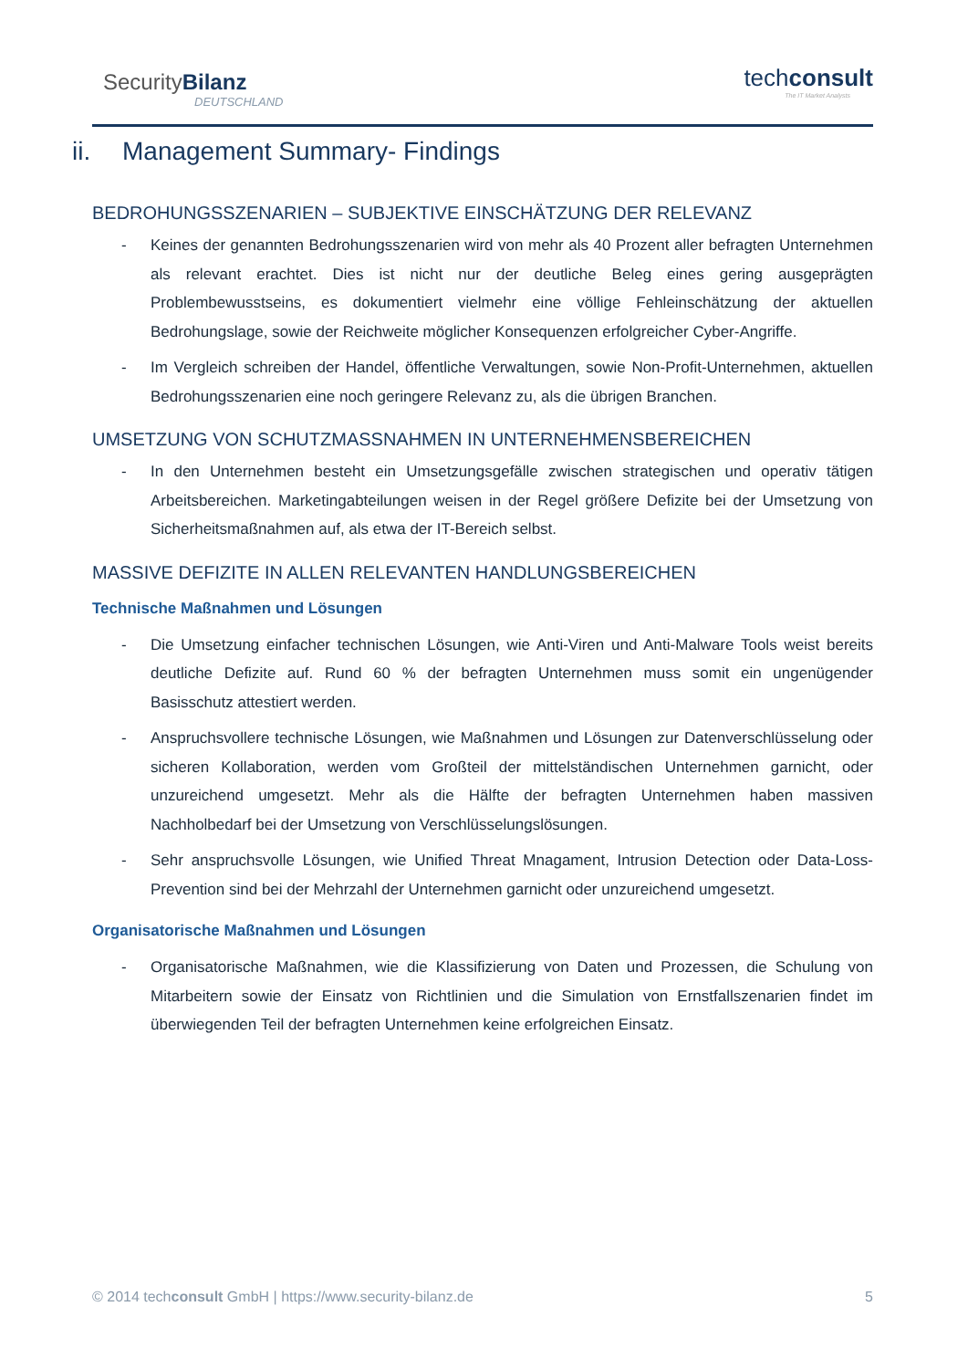SecurityBilanz
DEUTSCHLAND
techconsult
The IT Market Analysts
ii. Management Summary- Findings
BEDROHUNGSSZENARIEN – SUBJEKTIVE EINSCHÄTZUNG DER RELEVANZ
- Keines der genannten Bedrohungsszenarien wird von mehr als 40 Prozent aller befragten Unternehmen als relevant erachtet. Dies ist nicht nur der deutliche Beleg eines gering ausgeprägten Problembewusstseins, es dokumentiert vielmehr eine völlige Fehleinschätzung der aktuellen Bedrohungslage, sowie der Reichweite möglicher Konsequenzen erfolgreicher Cyber-Angriffe.
- Im Vergleich schreiben der Handel, öffentliche Verwaltungen, sowie Non-Profit-Unternehmen, aktuellen Bedrohungsszenarien eine noch geringere Relevanz zu, als die übrigen Branchen.
UMSETZUNG VON SCHUTZMASSNAHMEN IN UNTERNEHMENSBEREICHEN
- In den Unternehmen besteht ein Umsetzungsgefälle zwischen strategischen und operativ tätigen Arbeitsbereichen. Marketingabteilungen weisen in der Regel größere Defizite bei der Umsetzung von Sicherheitsmaßnahmen auf, als etwa der IT-Bereich selbst.
MASSIVE DEFIZITE IN ALLEN RELEVANTEN HANDLUNGSBEREICHEN
Technische Maßnahmen und Lösungen
- Die Umsetzung einfacher technischen Lösungen, wie Anti-Viren und Anti-Malware Tools weist bereits deutliche Defizite auf. Rund 60 % der befragten Unternehmen muss somit ein ungenügender Basisschutz attestiert werden.
- Anspruchsvollere technische Lösungen, wie Maßnahmen und Lösungen zur Datenverschlüsselung oder sicheren Kollaboration, werden vom Großteil der mittelständischen Unternehmen garnicht, oder unzureichend umgesetzt. Mehr als die Hälfte der befragten Unternehmen haben massiven Nachholbedarf bei der Umsetzung von Verschlüsselungslösungen.
- Sehr anspruchsvolle Lösungen, wie Unified Threat Mnagament, Intrusion Detection oder Data-Loss-Prevention sind bei der Mehrzahl der Unternehmen garnicht oder unzureichend umgesetzt.
Organisatorische Maßnahmen und Lösungen
- Organisatorische Maßnahmen, wie die Klassifizierung von Daten und Prozessen, die Schulung von Mitarbeitern sowie der Einsatz von Richtlinien und die Simulation von Ernstfallszenarien findet im überwiegenden Teil der befragten Unternehmen keine erfolgreichen Einsatz.
© 2014 techconsult GmbH | https://www.security-bilanz.de 5